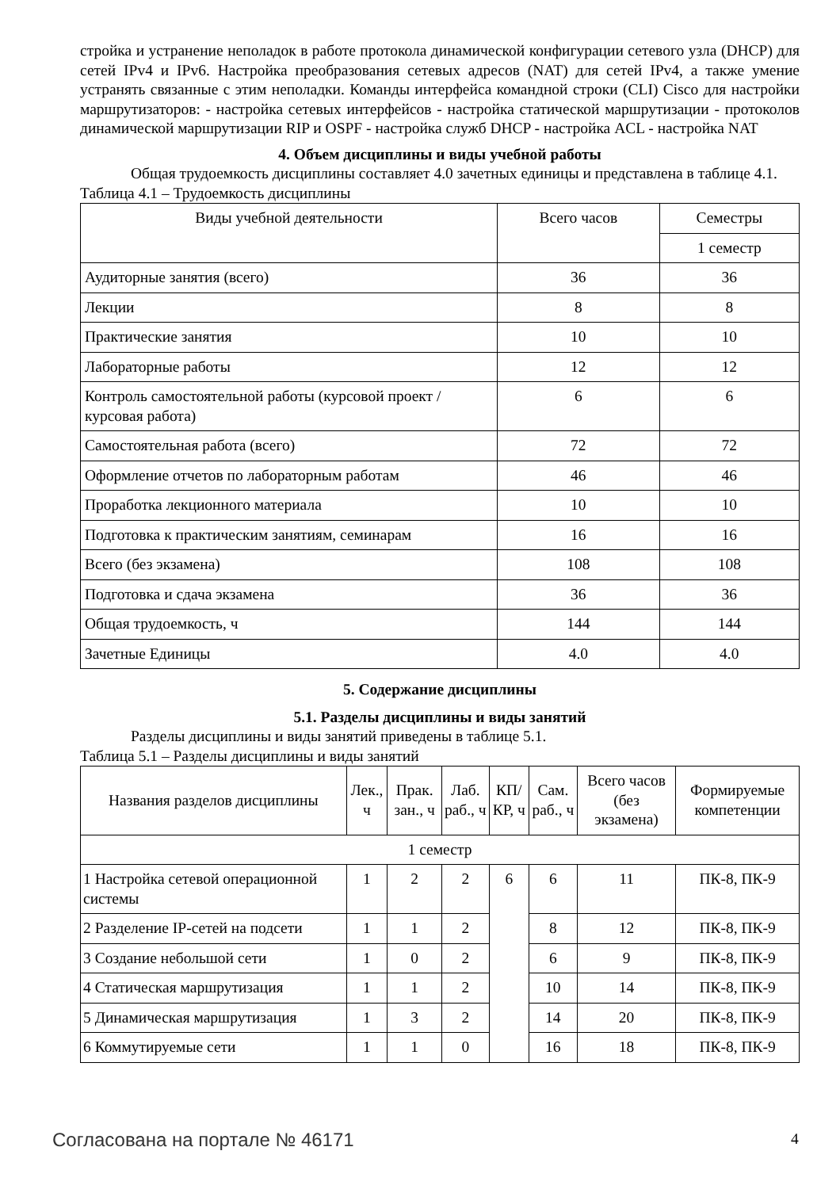стройка и устранение неполадок в работе протокола динамической конфигурации сетевого узла (DHCP) для сетей IPv4 и IPv6. Настройка преобразования сетевых адресов (NAT) для сетей IPv4, а также умение устранять связанные с этим неполадки. Команды интерфейса командной строки (CLI) Cisco для настройки маршрутизаторов: - настройка сетевых интерфейсов - настройка статической маршрутизации - протоколов динамической маршрутизации RIP и OSPF - настройка служб DHCP - настройка ACL - настройка NAT
4. Объем дисциплины и виды учебной работы
Общая трудоемкость дисциплины составляет 4.0 зачетных единицы и представлена в таблице 4.1.
Таблица 4.1 – Трудоемкость дисциплины
| Виды учебной деятельности | Всего часов | Семестры |
| --- | --- | --- |
| | | 1 семестр |
| Аудиторные занятия (всего) | 36 | 36 |
| Лекции | 8 | 8 |
| Практические занятия | 10 | 10 |
| Лабораторные работы | 12 | 12 |
| Контроль самостоятельной работы (курсовой проект / курсовая работа) | 6 | 6 |
| Самостоятельная работа (всего) | 72 | 72 |
| Оформление отчетов по лабораторным работам | 46 | 46 |
| Проработка лекционного материала | 10 | 10 |
| Подготовка к практическим занятиям, семинарам | 16 | 16 |
| Всего (без экзамена) | 108 | 108 |
| Подготовка и сдача экзамена | 36 | 36 |
| Общая трудоемкость, ч | 144 | 144 |
| Зачетные Единицы | 4.0 | 4.0 |
5. Содержание дисциплины
5.1. Разделы дисциплины и виды занятий
Разделы дисциплины и виды занятий приведены в таблице 5.1.
Таблица 5.1 – Разделы дисциплины и виды занятий
| Названия разделов дисциплины | Лек., ч | Прак. зан., ч | Лаб. раб., ч | КП/КР, ч | Сам. раб., ч | Всего часов (без экзамена) | Формируемые компетенции |
| --- | --- | --- | --- | --- | --- | --- | --- |
| 1 семестр | | | | | | | |
| 1 Настройка сетевой операционной системы | 1 | 2 | 2 | 6 | 6 | 11 | ПК-8, ПК-9 |
| 2 Разделение IP-сетей на подсети | 1 | 1 | 2 | | 8 | 12 | ПК-8, ПК-9 |
| 3 Создание небольшой сети | 1 | 0 | 2 | | 6 | 9 | ПК-8, ПК-9 |
| 4 Статическая маршрутизация | 1 | 1 | 2 | | 10 | 14 | ПК-8, ПК-9 |
| 5 Динамическая маршрутизация | 1 | 3 | 2 | | 14 | 20 | ПК-8, ПК-9 |
| 6 Коммутируемые сети | 1 | 1 | 0 | | 16 | 18 | ПК-8, ПК-9 |
Согласована на портале № 46171 4